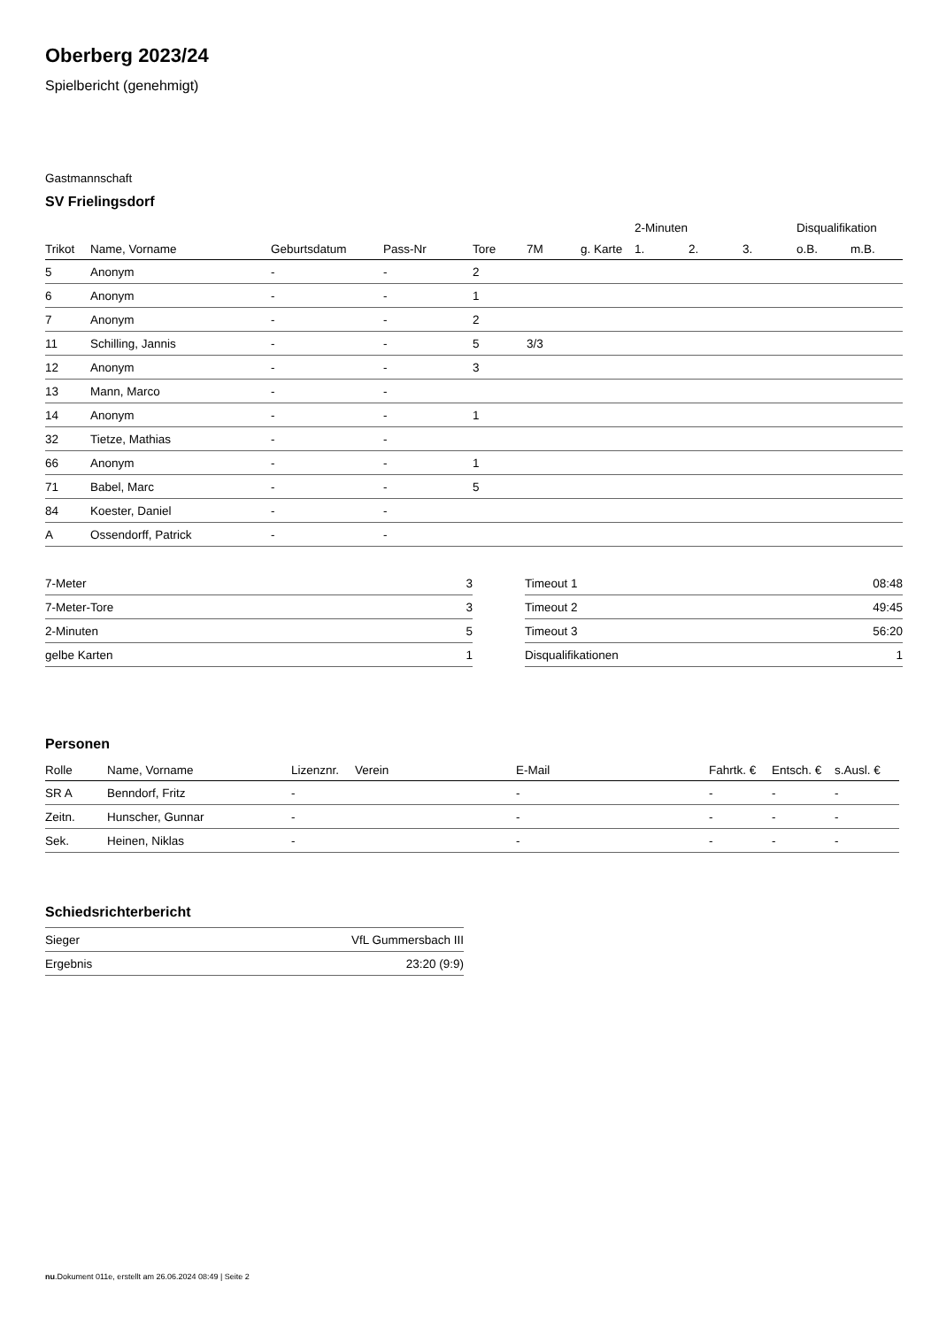Oberberg 2023/24
Spielbericht (genehmigt)
Gastmannschaft
SV Frielingsdorf
| | | | | | | | 2-Minuten | | | Disqualifikation | |
| --- | --- | --- | --- | --- | --- | --- | --- | --- | --- | --- | --- |
| Trikot | Name, Vorname | Geburtsdatum | Pass-Nr | Tore | 7M | g. Karte | 1. | 2. | 3. | o.B. | m.B. |
| 5 | Anonym | - | - | 2 | | | | | | | |
| 6 | Anonym | - | - | 1 | | | | | | | |
| 7 | Anonym | - | - | 2 | | | | | | | |
| 11 | Schilling, Jannis | - | - | 5 | 3/3 | | | | | | |
| 12 | Anonym | - | - | 3 | | | | | | | |
| 13 | Mann, Marco | - | - | | | | | | | | |
| 14 | Anonym | - | - | 1 | | | | | | | |
| 32 | Tietze, Mathias | - | - | | | | | | | | |
| 66 | Anonym | - | - | 1 | | | | | | | |
| 71 | Babel, Marc | - | - | 5 | | | | | | | |
| 84 | Koester, Daniel | - | - | | | | | | | | |
| A | Ossendorff, Patrick | - | - | | | | | | | | |
| 7-Meter | 3 |
| 7-Meter-Tore | 3 |
| 2-Minuten | 5 |
| gelbe Karten | 1 |
| Timeout 1 | 08:48 |
| Timeout 2 | 49:45 |
| Timeout 3 | 56:20 |
| Disqualifikationen | 1 |
Personen
| Rolle | Name, Vorname | Lizenznr. | Verein | E-Mail | Fahrtk. € | Entsch. € | s.Ausl. € |
| --- | --- | --- | --- | --- | --- | --- | --- |
| SR A | Benndorf, Fritz | - | | - | - | - | - |
| Zeitn. | Hunscher, Gunnar | - | | - | - | - | - |
| Sek. | Heinen, Niklas | - | | - | - | - | - |
Schiedsrichterbericht
| Sieger | VfL Gummersbach III |
| Ergebnis | 23:20 (9:9) |
nu.Dokument 011e, erstellt am 26.06.2024 08:49 | Seite 2